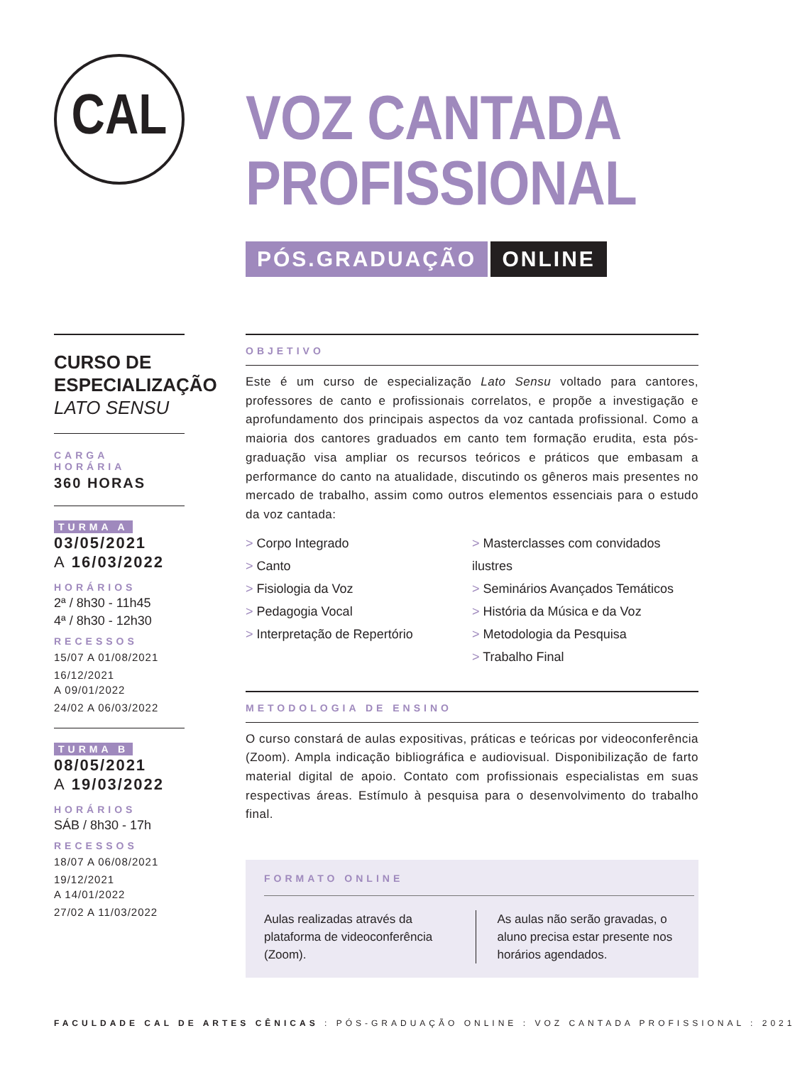CAL
VOZ CANTADA
PROFISSIONAL
PÓS.GRADUAÇÃO ONLINE
CURSO DE
ESPECIALIZAÇÃO
LATO SENSU
CARGA HORÁRIA
360 HORAS
TURMA A
03/05/2021
A 16/03/2022
HORÁRIOS
2ª / 8h30 - 11h45
4ª / 8h30 - 12h30
RECESSOS
15/07 A 01/08/2021
16/12/2021
A 09/01/2022
24/02 A 06/03/2022
TURMA B
08/05/2021
A 19/03/2022
HORÁRIOS
SÁB / 8h30 - 17h
RECESSOS
18/07 A 06/08/2021
19/12/2021
A 14/01/2022
27/02 A 11/03/2022
OBJETIVO
Este é um curso de especialização Lato Sensu voltado para cantores, professores de canto e profissionais correlatos, e propõe a investigação e aprofundamento dos principais aspectos da voz cantada profissional. Como a maioria dos cantores graduados em canto tem formação erudita, esta pós-graduação visa ampliar os recursos teóricos e práticos que embasam a performance do canto na atualidade, discutindo os gêneros mais presentes no mercado de trabalho, assim como outros elementos essenciais para o estudo da voz cantada:
> Corpo Integrado
> Canto
> Fisiologia da Voz
> Pedagogia Vocal
> Interpretação de Repertório
> Masterclasses com convidados ilustres
> Seminários Avançados Temáticos
> História da Música e da Voz
> Metodologia da Pesquisa
> Trabalho Final
METODOLOGIA DE ENSINO
O curso constará de aulas expositivas, práticas e teóricas por videoconferência (Zoom). Ampla indicação bibliográfica e audiovisual. Disponibilização de farto material digital de apoio. Contato com profissionais especialistas em suas respectivas áreas. Estímulo à pesquisa para o desenvolvimento do trabalho final.
FORMATO ONLINE
Aulas realizadas através da plataforma de videoconferência (Zoom).
As aulas não serão gravadas, o aluno precisa estar presente nos horários agendados.
FACULDADE CAL DE ARTES CÊNICAS : PÓS-GRADUAÇÃO ONLINE : VOZ CANTADA PROFISSIONAL : 2021